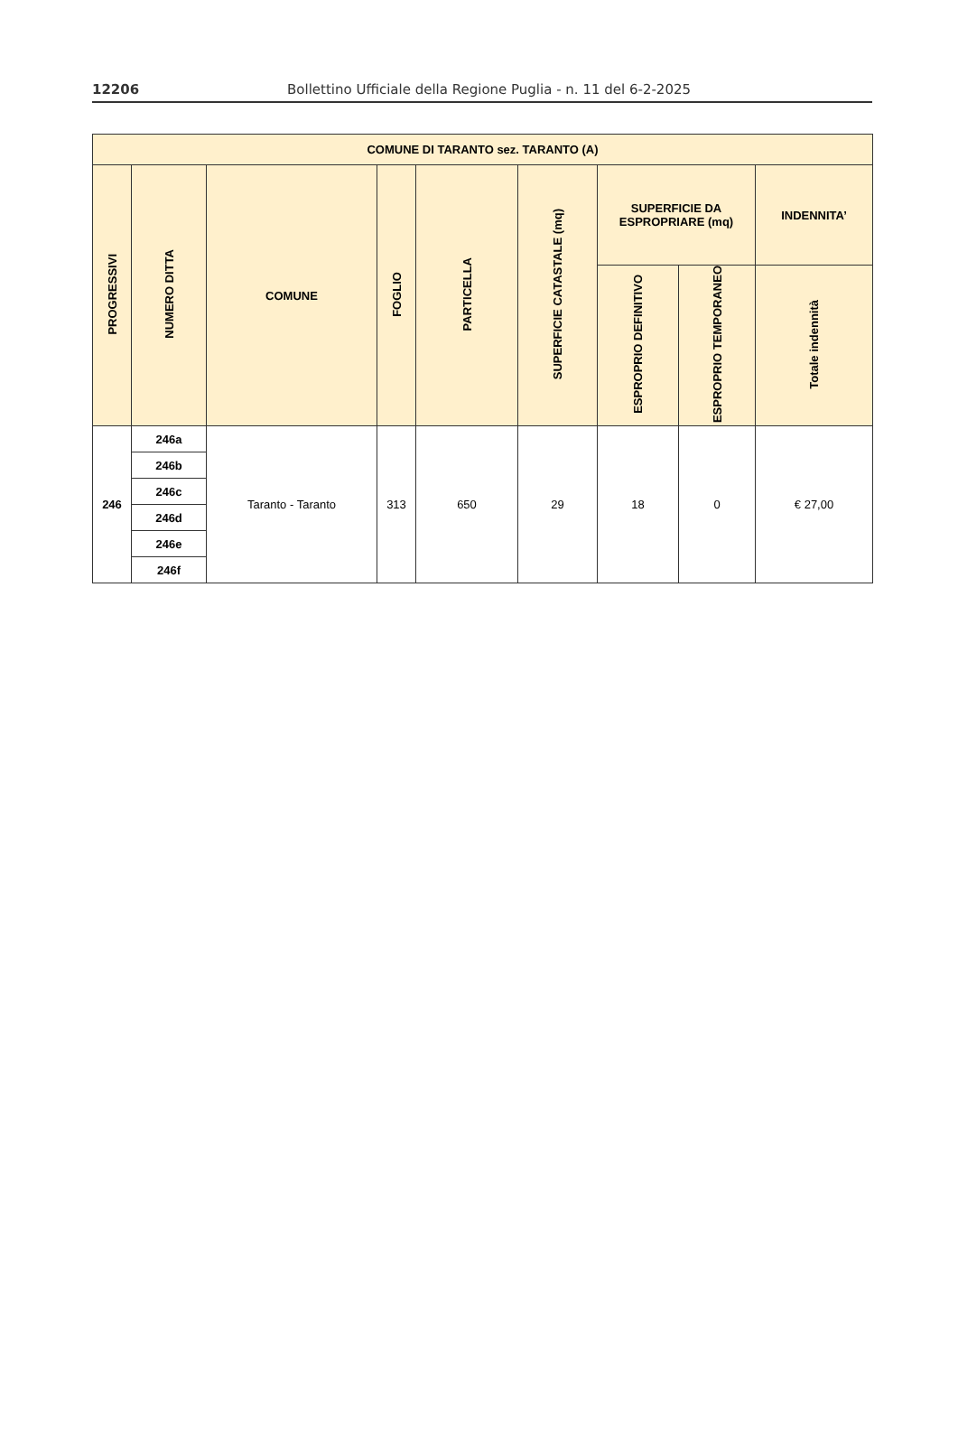12206 Bollettino Ufficiale della Regione Puglia - n. 11 del 6-2-2025
| COMUNE DI TARANTO sez. TARANTO (A) | | | | | | | | |
| --- | --- | --- | --- | --- | --- | --- | --- | --- |
| PROGRESSIVI | NUMERO DITTA | COMUNE | FOGLIO | PARTICELLA | SUPERFICIE CATASTALE (mq) | SUPERFICIE DA ESPROPRIARE (mq) | | INDENNITA’ |
| | | | | | | ESPROPRIO DEFINITIVO | ESPROPRIO TEMPORANEO | Totale indennità |
| 246 | 246a | Taranto - Taranto | 313 | 650 | 29 | 18 | 0 | € 27,00 |
| | 246b | | | | | | | |
| | 246c | | | | | | | |
| | 246d | | | | | | | |
| | 246e | | | | | | | |
| | 246f | | | | | | | |